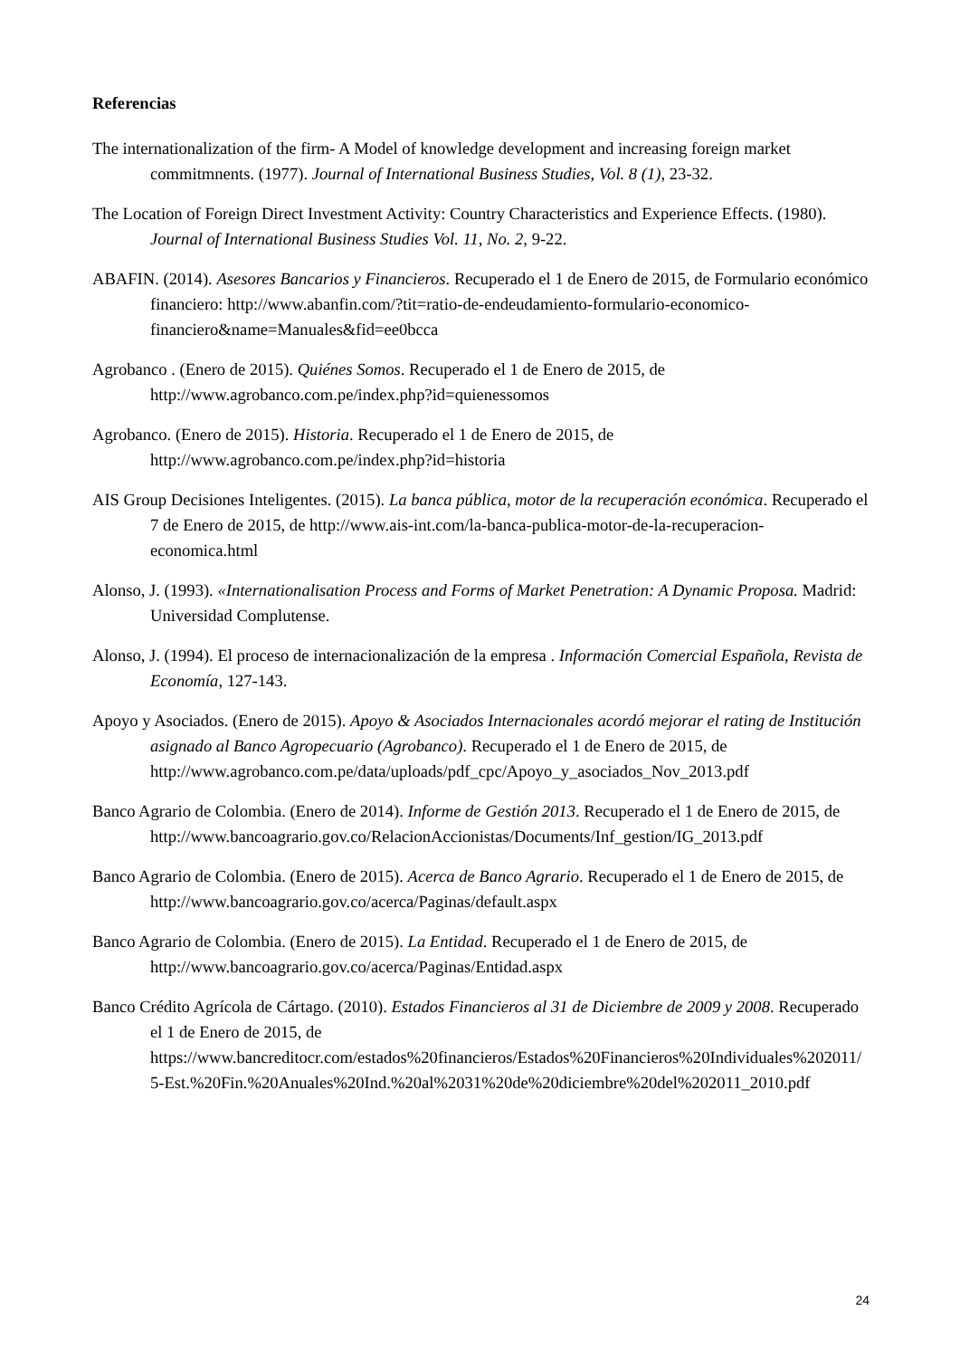Referencias
The internationalization of the firm- A Model of knowledge development and increasing foreign market commitmnents. (1977). Journal of International Business Studies, Vol. 8 (1), 23-32.
The Location of Foreign Direct Investment Activity: Country Characteristics and Experience Effects. (1980). Journal of International Business Studies Vol. 11, No. 2, 9-22.
ABAFIN. (2014). Asesores Bancarios y Financieros. Recuperado el 1 de Enero de 2015, de Formulario económico financiero: http://www.abanfin.com/?tit=ratio-de-endeudamiento-formulario-economico-financiero&name=Manuales&fid=ee0bcca
Agrobanco . (Enero de 2015). Quiénes Somos. Recuperado el 1 de Enero de 2015, de http://www.agrobanco.com.pe/index.php?id=quienessomos
Agrobanco. (Enero de 2015). Historia. Recuperado el 1 de Enero de 2015, de http://www.agrobanco.com.pe/index.php?id=historia
AIS Group Decisiones Inteligentes. (2015). La banca pública, motor de la recuperación económica. Recuperado el 7 de Enero de 2015, de http://www.ais-int.com/la-banca-publica-motor-de-la-recuperacion-economica.html
Alonso, J. (1993). «Internationalisation Process and Forms of Market Penetration: A Dynamic Proposa. Madrid: Universidad Complutense.
Alonso, J. (1994). El proceso de internacionalización de la empresa . Información Comercial Española, Revista de Economía, 127-143.
Apoyo y Asociados. (Enero de 2015). Apoyo & Asociados Internacionales acordó mejorar el rating de Institución asignado al Banco Agropecuario (Agrobanco). Recuperado el 1 de Enero de 2015, de http://www.agrobanco.com.pe/data/uploads/pdf_cpc/Apoyo_y_asociados_Nov_2013.pdf
Banco Agrario de Colombia. (Enero de 2014). Informe de Gestión 2013. Recuperado el 1 de Enero de 2015, de http://www.bancoagrario.gov.co/RelacionAccionistas/Documents/Inf_gestion/IG_2013.pdf
Banco Agrario de Colombia. (Enero de 2015). Acerca de Banco Agrario. Recuperado el 1 de Enero de 2015, de http://www.bancoagrario.gov.co/acerca/Paginas/default.aspx
Banco Agrario de Colombia. (Enero de 2015). La Entidad. Recuperado el 1 de Enero de 2015, de http://www.bancoagrario.gov.co/acerca/Paginas/Entidad.aspx
Banco Crédito Agrícola de Cártago. (2010). Estados Financieros al 31 de Diciembre de 2009 y 2008. Recuperado el 1 de Enero de 2015, de https://www.bancreditocr.com/estados%20financieros/Estados%20Financieros%20Individuales%202011/5-Est.%20Fin.%20Anuales%20Ind.%20al%2031%20de%20diciembre%20del%202011_2010.pdf
24